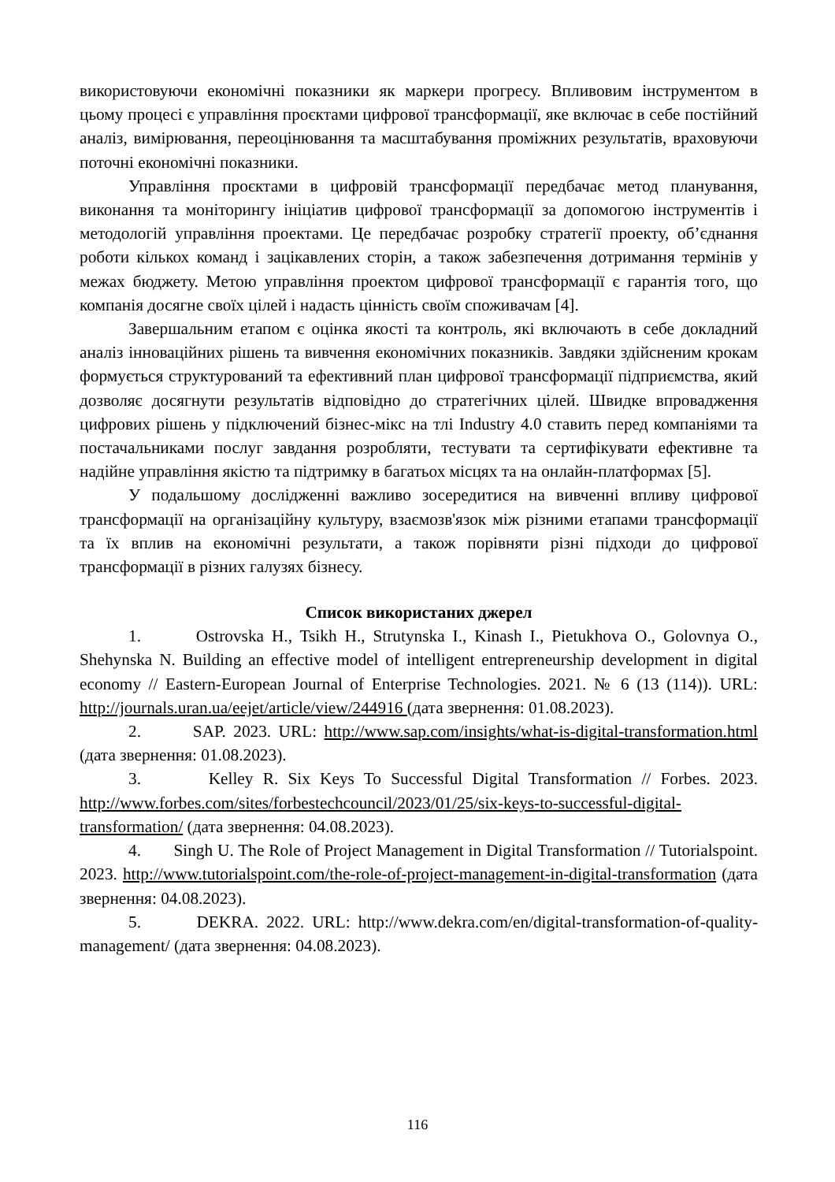використовуючи економічні показники як маркери прогресу. Впливовим інструментом в цьому процесі є управління проєктами цифрової трансформації, яке включає в себе постійний аналіз, вимірювання, переоцінювання та масштабування проміжних результатів, враховуючи поточні економічні показники.
Управління проєктами в цифровій трансформації передбачає метод планування, виконання та моніторингу ініціатив цифрової трансформації за допомогою інструментів і методологій управління проектами. Це передбачає розробку стратегії проекту, об’єднання роботи кількох команд і зацікавлених сторін, а також забезпечення дотримання термінів у межах бюджету. Метою управління проектом цифрової трансформації є гарантія того, що компанія досягне своїх цілей і надасть цінність своїм споживачам [4].
Завершальним етапом є оцінка якості та контроль, які включають в себе докладний аналіз інноваційних рішень та вивчення економічних показників. Завдяки здійсненим крокам формується структурований та ефективний план цифрової трансформації підприємства, який дозволяє досягнути результатів відповідно до стратегічних цілей. Швидке впровадження цифрових рішень у підключений бізнес-мікс на тлі Industry 4.0 ставить перед компаніями та постачальниками послуг завдання розробляти, тестувати та сертифікувати ефективне та надійне управління якістю та підтримку в багатьох місцях та на онлайн-платформах [5].
У подальшому дослідженні важливо зосередитися на вивченні впливу цифрової трансформації на організаційну культуру, взаємозв'язок між різними етапами трансформації та їх вплив на економічні результати, а також порівняти різні підходи до цифрової трансформації в різних галузях бізнесу.
Список використаних джерел
1. Ostrovska H., Tsikh H., Strutynska I., Kinash I., Pietukhova O., Golovnya O., Shehynska N. Building an effective model of intelligent entrepreneurship development in digital economy // Eastern-European Journal of Enterprise Technologies. 2021. № 6 (13 (114)). URL: http://journals.uran.ua/eejet/article/view/244916 (дата звернення: 01.08.2023).
2. SAP. 2023. URL: http://www.sap.com/insights/what-is-digital-transformation.html (дата звернення: 01.08.2023).
3. Kelley R. Six Keys To Successful Digital Transformation // Forbes. 2023. http://www.forbes.com/sites/forbestechcouncil/2023/01/25/six-keys-to-successful-digital-transformation/ (дата звернення: 04.08.2023).
4. Singh U. The Role of Project Management in Digital Transformation // Tutorialspoint. 2023. http://www.tutorialspoint.com/the-role-of-project-management-in-digital-transformation (дата звернення: 04.08.2023).
5. DEKRA. 2022. URL: http://www.dekra.com/en/digital-transformation-of-quality-management/ (дата звернення: 04.08.2023).
116